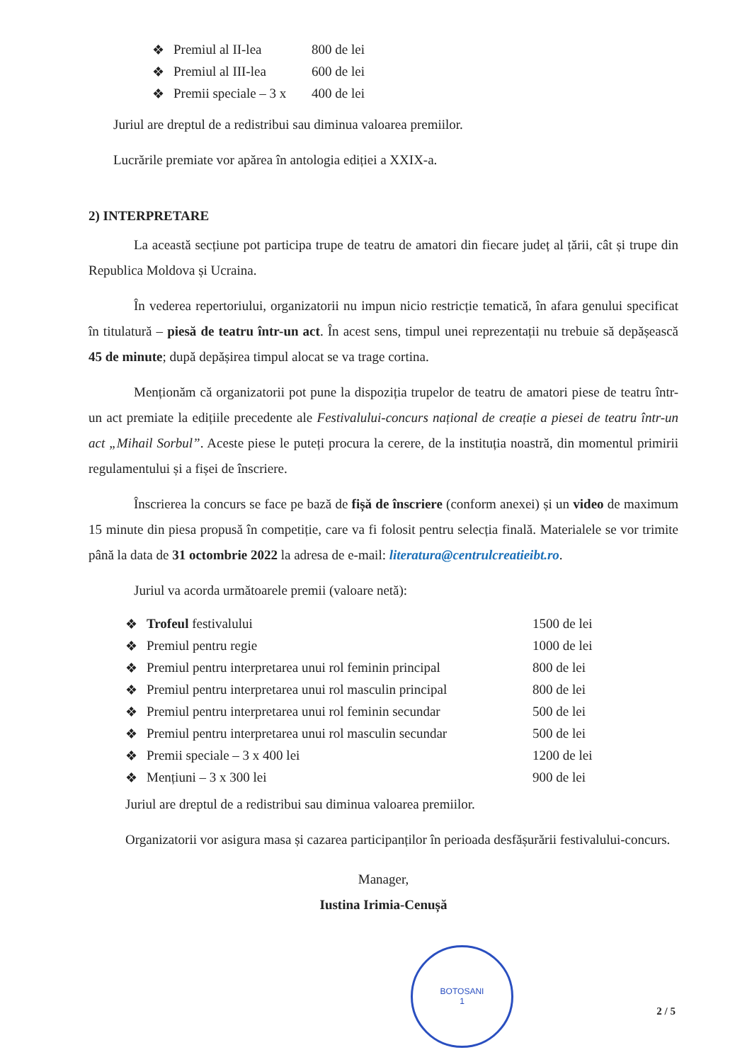| ❖ | Premiul al II-lea | 800 de lei |
| ❖ | Premiul al III-lea | 600 de lei |
| ❖ | Premii speciale – 3 x | 400 de lei |
Juriul are dreptul de a redistribui sau diminua valoarea premiilor.
Lucrările premiate vor apărea în antologia ediției a XXIX-a.
2) INTERPRETARE
La această secțiune pot participa trupe de teatru de amatori din fiecare județ al țării, cât și trupe din Republica Moldova și Ucraina.
În vederea repertoriului, organizatorii nu impun nicio restricție tematică, în afara genului specificat în titulatură – piesă de teatru într-un act. În acest sens, timpul unei reprezentații nu trebuie să depășească 45 de minute; după depășirea timpul alocat se va trage cortina.
Menționăm că organizatorii pot pune la dispoziția trupelor de teatru de amatori piese de teatru într-un act premiate la edițiile precedente ale Festivalului-concurs național de creație a piesei de teatru într-un act „Mihail Sorbul”. Aceste piese le puteți procura la cerere, de la instituția noastră, din momentul primirii regulamentului și a fișei de înscriere.
Înscrierea la concurs se face pe bază de fișă de înscriere (conform anexei) și un video de maximum 15 minute din piesa propusă în competiție, care va fi folosit pentru selecția finală. Materialele se vor trimite până la data de 31 octombrie 2022 la adresa de e-mail: literatura@centrulcreatieibt.ro.
Juriul va acorda următoarele premii (valoare netă):
| ❖ | Trofeul festivalului | 1500 de lei |
| ❖ | Premiul pentru regie | 1000 de lei |
| ❖ | Premiul pentru interpretarea unui rol feminin principal | 800 de lei |
| ❖ | Premiul pentru interpretarea unui rol masculin principal | 800 de lei |
| ❖ | Premiul pentru interpretarea unui rol feminin secundar | 500 de lei |
| ❖ | Premiul pentru interpretarea unui rol masculin secundar | 500 de lei |
| ❖ | Premii speciale – 3 x 400 lei | 1200 de lei |
| ❖ | Mențiuni – 3 x 300 lei | 900 de lei |
Juriul are dreptul de a redistribui sau diminua valoarea premiilor.
Organizatorii vor asigura masa și cazarea participanților în perioada desfășurării festivalului-concurs.
Manager,
Iustina Irimia-Cenușă
BOTOSANI
1
2 / 5